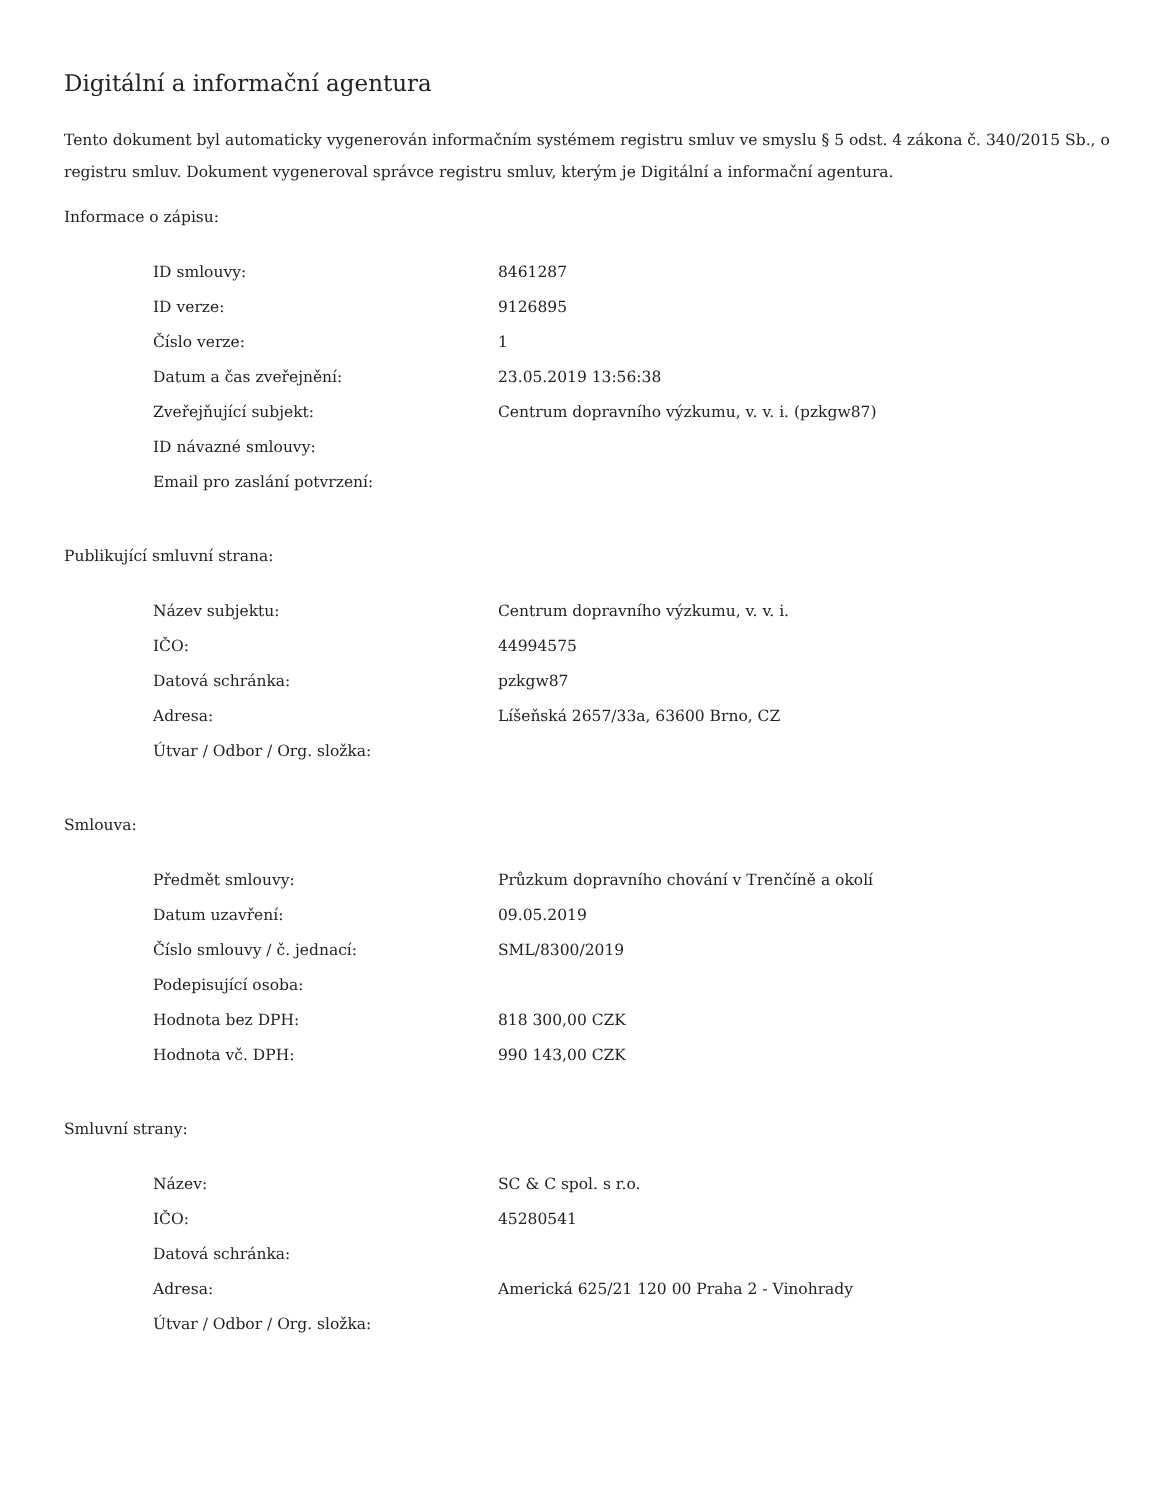Digitální a informační agentura
Tento dokument byl automaticky vygenerován informačním systémem registru smluv ve smyslu § 5 odst. 4 zákona č. 340/2015 Sb., o registru smluv. Dokument vygeneroval správce registru smluv, kterým je Digitální a informační agentura.
Informace o zápisu:
| ID smlouvy: | 8461287 |
| ID verze: | 9126895 |
| Číslo verze: | 1 |
| Datum a čas zveřejnění: | 23.05.2019 13:56:38 |
| Zveřejňující subjekt: | Centrum dopravního výzkumu, v. v. i. (pzkgw87) |
| ID návazné smlouvy: | |
| Email pro zaslání potvrzení: | |
Publikující smluvní strana:
| Název subjektu: | Centrum dopravního výzkumu, v. v. i. |
| IČO: | 44994575 |
| Datová schránka: | pzkgw87 |
| Adresa: | Líšeňská 2657/33a, 63600 Brno, CZ |
| Útvar / Odbor / Org. složka: | |
Smlouva:
| Předmět smlouvy: | Průzkum dopravního chování v Trenčíně a okolí |
| Datum uzavření: | 09.05.2019 |
| Číslo smlouvy / č. jednací: | SML/8300/2019 |
| Podepisující osoba: | |
| Hodnota bez DPH: | 818 300,00 CZK |
| Hodnota vč. DPH: | 990 143,00 CZK |
Smluvní strany:
| Název: | SC & C spol. s r.o. |
| IČO: | 45280541 |
| Datová schránka: | |
| Adresa: | Americká 625/21 120 00 Praha 2 - Vinohrady |
| Útvar / Odbor / Org. složka: | |